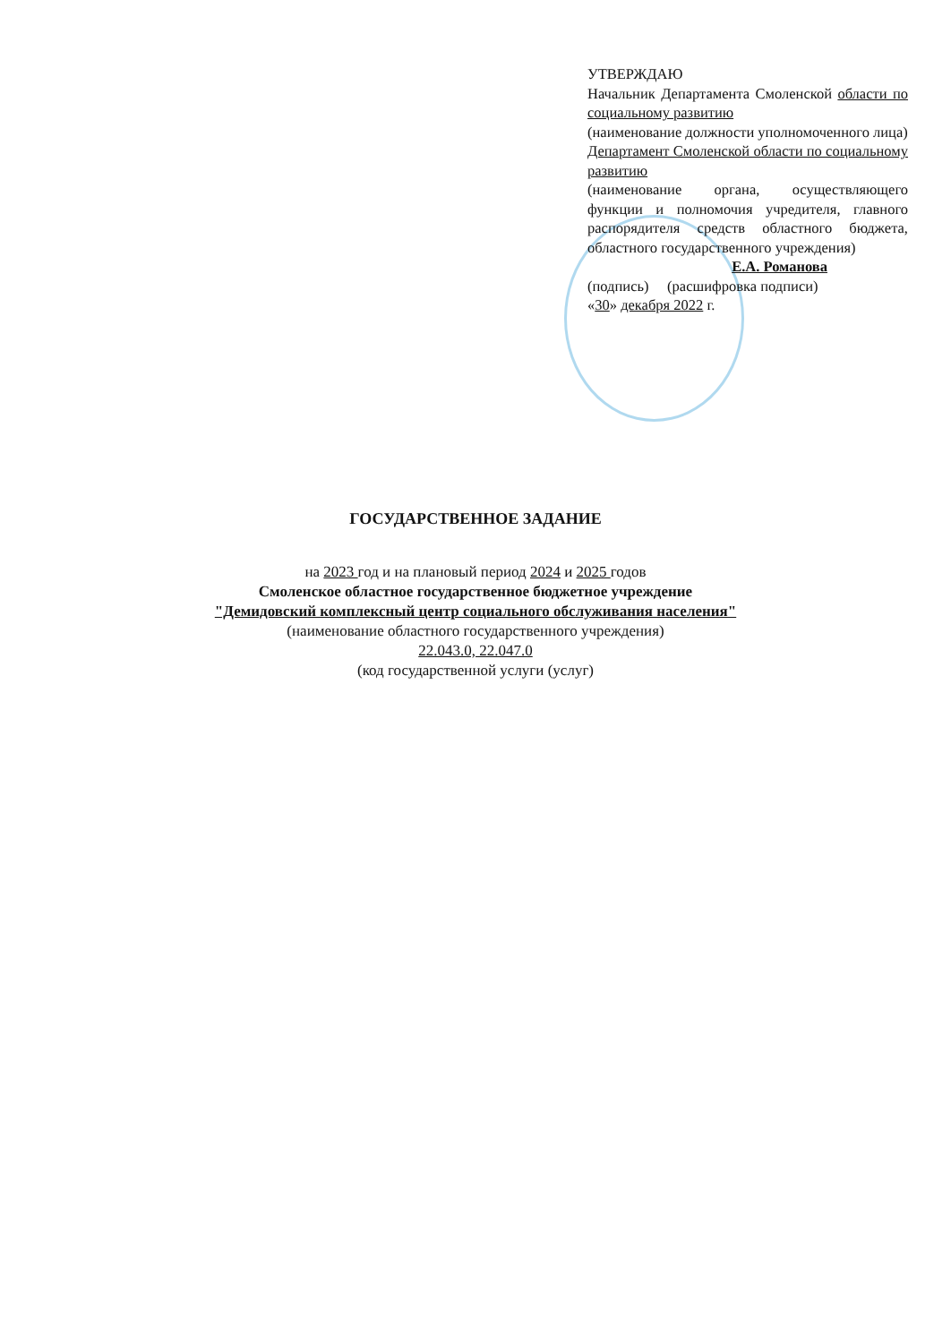УТВЕРЖДАЮ
Начальник Департамента Смоленской области по социальному развитию
(наименование должности уполномоченного лица)
Департамент Смоленской области по социальному развитию
(наименование органа, осуществляющего функции и полномочия учредителя, главного распорядителя средств областного бюджета, областного государственного учреждения)
Е.А. Романова
(подпись) (расшифровка подписи)
«30» декабря 2022 г.
ГОСУДАРСТВЕННОЕ ЗАДАНИЕ
на 2023 год и на плановый период 2024 и 2025 годов
Смоленское областное государственное бюджетное учреждение
"Демидовский комплексный центр социального обслуживания населения"
(наименование областного государственного учреждения)
22.043.0, 22.047.0
(код государственной услуги (услуг)